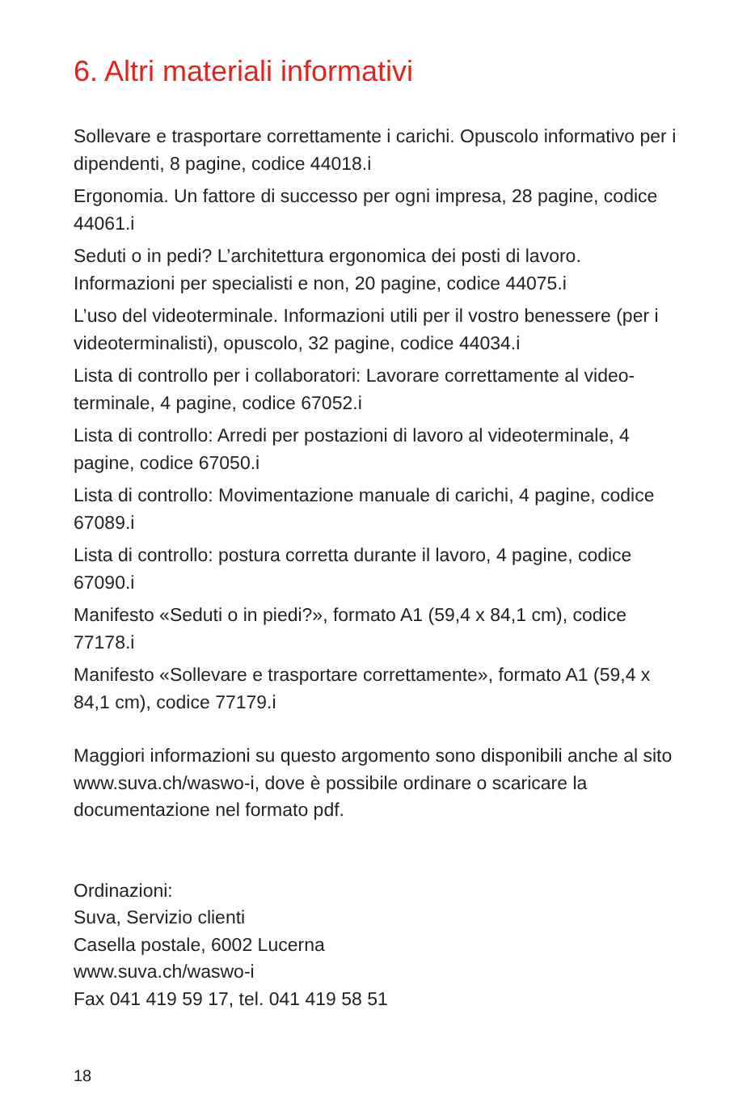6. Altri materiali informativi
Sollevare e trasportare correttamente i carichi. Opuscolo informativo per i dipendenti, 8 pagine, codice 44018.i
Ergonomia. Un fattore di successo per ogni impresa, 28 pagine, codice 44061.i
Seduti o in pedi? L’architettura ergonomica dei posti di lavoro. Informazioni per specialisti e non, 20 pagine, codice 44075.i
L’uso del videoterminale. Informazioni utili per il vostro benessere (per i videoterminalisti), opuscolo, 32 pagine, codice 44034.i
Lista di controllo per i collaboratori: Lavorare correttamente al video-terminale, 4 pagine, codice 67052.i
Lista di controllo: Arredi per postazioni di lavoro al videoterminale, 4 pagine, codice 67050.i
Lista di controllo: Movimentazione manuale di carichi, 4 pagine, codice 67089.i
Lista di controllo: postura corretta durante il lavoro, 4 pagine, codice 67090.i
Manifesto «Seduti o in piedi?», formato A1 (59,4 x 84,1 cm), codice 77178.i
Manifesto «Sollevare e trasportare correttamente», formato A1 (59,4 x 84,1 cm), codice 77179.i
Maggiori informazioni su questo argomento sono disponibili anche al sito www.suva.ch/waswo-i, dove è possibile ordinare o scaricare la documentazione nel formato pdf.
Ordinazioni:
Suva, Servizio clienti
Casella postale, 6002 Lucerna
www.suva.ch/waswo-i
Fax 041 419 59 17, tel. 041 419 58 51
18